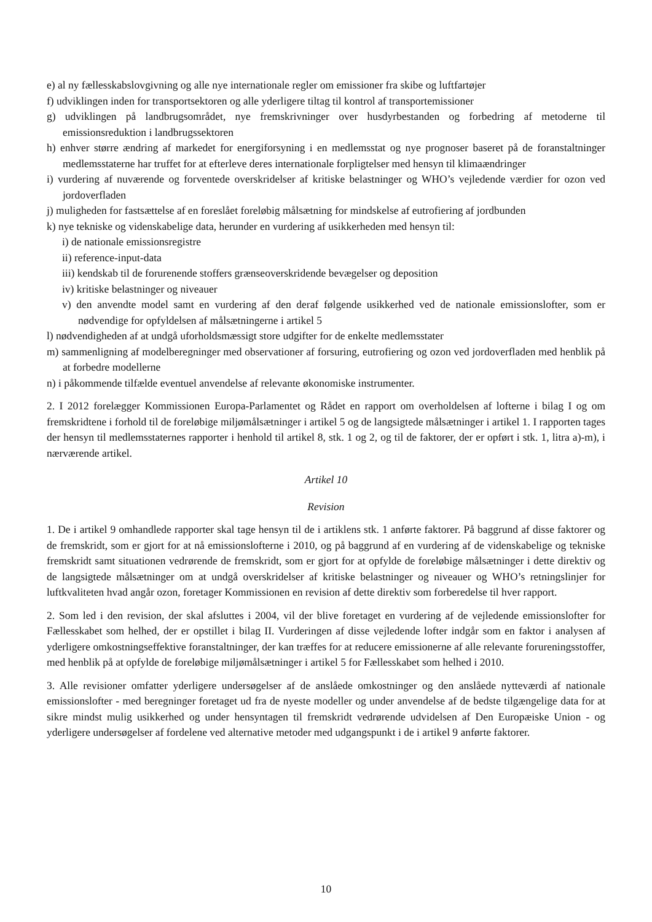e) al ny fællesskabslovgivning og alle nye internationale regler om emissioner fra skibe og luftfartøjer
f) udviklingen inden for transportsektoren og alle yderligere tiltag til kontrol af transportemissioner
g) udviklingen på landbrugsområdet, nye fremskrivninger over husdyrbestanden og forbedring af metoderne til emissionsreduktion i landbrugssektoren
h) enhver større ændring af markedet for energiforsyning i en medlemsstat og nye prognoser baseret på de foranstaltninger medlemsstaterne har truffet for at efterleve deres internationale forpligtelser med hensyn til klimaændringer
i) vurdering af nuværende og forventede overskridelser af kritiske belastninger og WHO’s vejledende værdier for ozon ved jordoverfladen
j) muligheden for fastsættelse af en foreslået foreløbig målsætning for mindskelse af eutrofiering af jordbunden
k) nye tekniske og videnskabelige data, herunder en vurdering af usikkerheden med hensyn til:
i) de nationale emissionsregistre
ii) reference-input-data
iii) kendskab til de forurenende stoffers grænseoverskridende bevægelser og deposition
iv) kritiske belastninger og niveauer
v) den anvendte model samt en vurdering af den deraf følgende usikkerhed ved de nationale emissionslofter, som er nødvendige for opfyldelsen af målsætningerne i artikel 5
l) nødvendigheden af at undgå uforholdsmæssigt store udgifter for de enkelte medlemsstater
m) sammenligning af modelberegninger med observationer af forsuring, eutrofiering og ozon ved jordoverfladen med henblik på at forbedre modellerne
n) i påkommende tilfælde eventuel anvendelse af relevante økonomiske instrumenter.
2. I 2012 forelægger Kommissionen Europa-Parlamentet og Rådet en rapport om overholdelsen af lofterne i bilag I og om fremskridtene i forhold til de foreløbige miljømålsætninger i artikel 5 og de langsigtede målsætninger i artikel 1. I rapporten tages der hensyn til medlemsstaternes rapporter i henhold til artikel 8, stk. 1 og 2, og til de faktorer, der er opført i stk. 1, litra a)-m), i nærværende artikel.
Artikel 10
Revision
1. De i artikel 9 omhandlede rapporter skal tage hensyn til de i artiklens stk. 1 anførte faktorer. På baggrund af disse faktorer og de fremskridt, som er gjort for at nå emissionslofterne i 2010, og på baggrund af en vurdering af de videnskabelige og tekniske fremskridt samt situationen vedrørende de fremskridt, som er gjort for at opfylde de foreløbige målsætninger i dette direktiv og de langsigtede målsætninger om at undgå overskridelser af kritiske belastninger og niveauer og WHO’s retningslinjer for luftkvaliteten hvad angår ozon, foretager Kommissionen en revision af dette direktiv som forberedelse til hver rapport.
2. Som led i den revision, der skal afsluttes i 2004, vil der blive foretaget en vurdering af de vejledende emissionslofter for Fællesskabet som helhed, der er opstillet i bilag II. Vurderingen af disse vejledende lofter indgår som en faktor i analysen af yderligere omkostningseffektive foranstaltninger, der kan træffes for at reducere emissionerne af alle relevante forureningsstoffer, med henblik på at opfylde de foreløbige miljømålsætninger i artikel 5 for Fællesskabet som helhed i 2010.
3. Alle revisioner omfatter yderligere undersøgelser af de anslåede omkostninger og den anslåede nytteværdi af nationale emissionslofter - med beregninger foretaget ud fra de nyeste modeller og under anvendelse af de bedste tilgængelige data for at sikre mindst mulig usikkerhed og under hensyntagen til fremskridt vedrørende udvidelsen af Den Europæiske Union - og yderligere undersøgelser af fordelene ved alternative metoder med udgangspunkt i de i artikel 9 anførte faktorer.
10